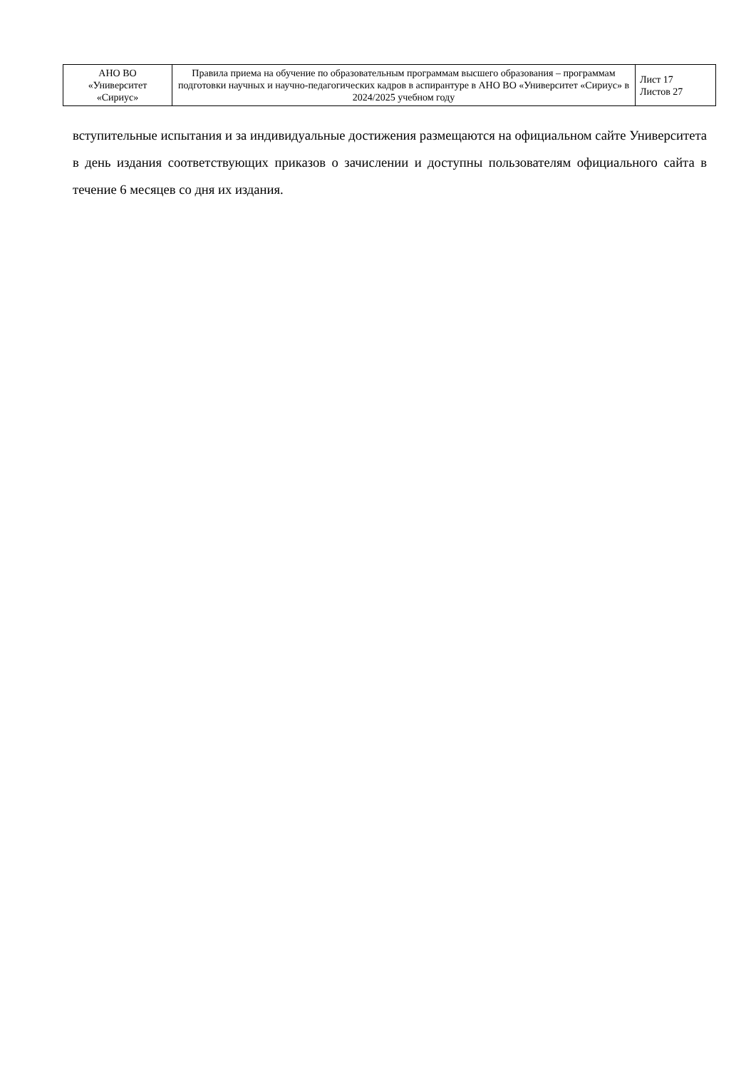| АНО ВО «Университет «Сириус» | Правила приема на обучение по образовательным программам высшего образования – программам подготовки научных и научно-педагогических кадров в аспирантуре в АНО ВО «Университет «Сириус» в 2024/2025 учебном году | Лист 17 Листов 27 |
вступительные испытания и за индивидуальные достижения размещаются на официальном сайте Университета в день издания соответствующих приказов о зачислении и доступны пользователям официального сайта в течение 6 месяцев со дня их издания.